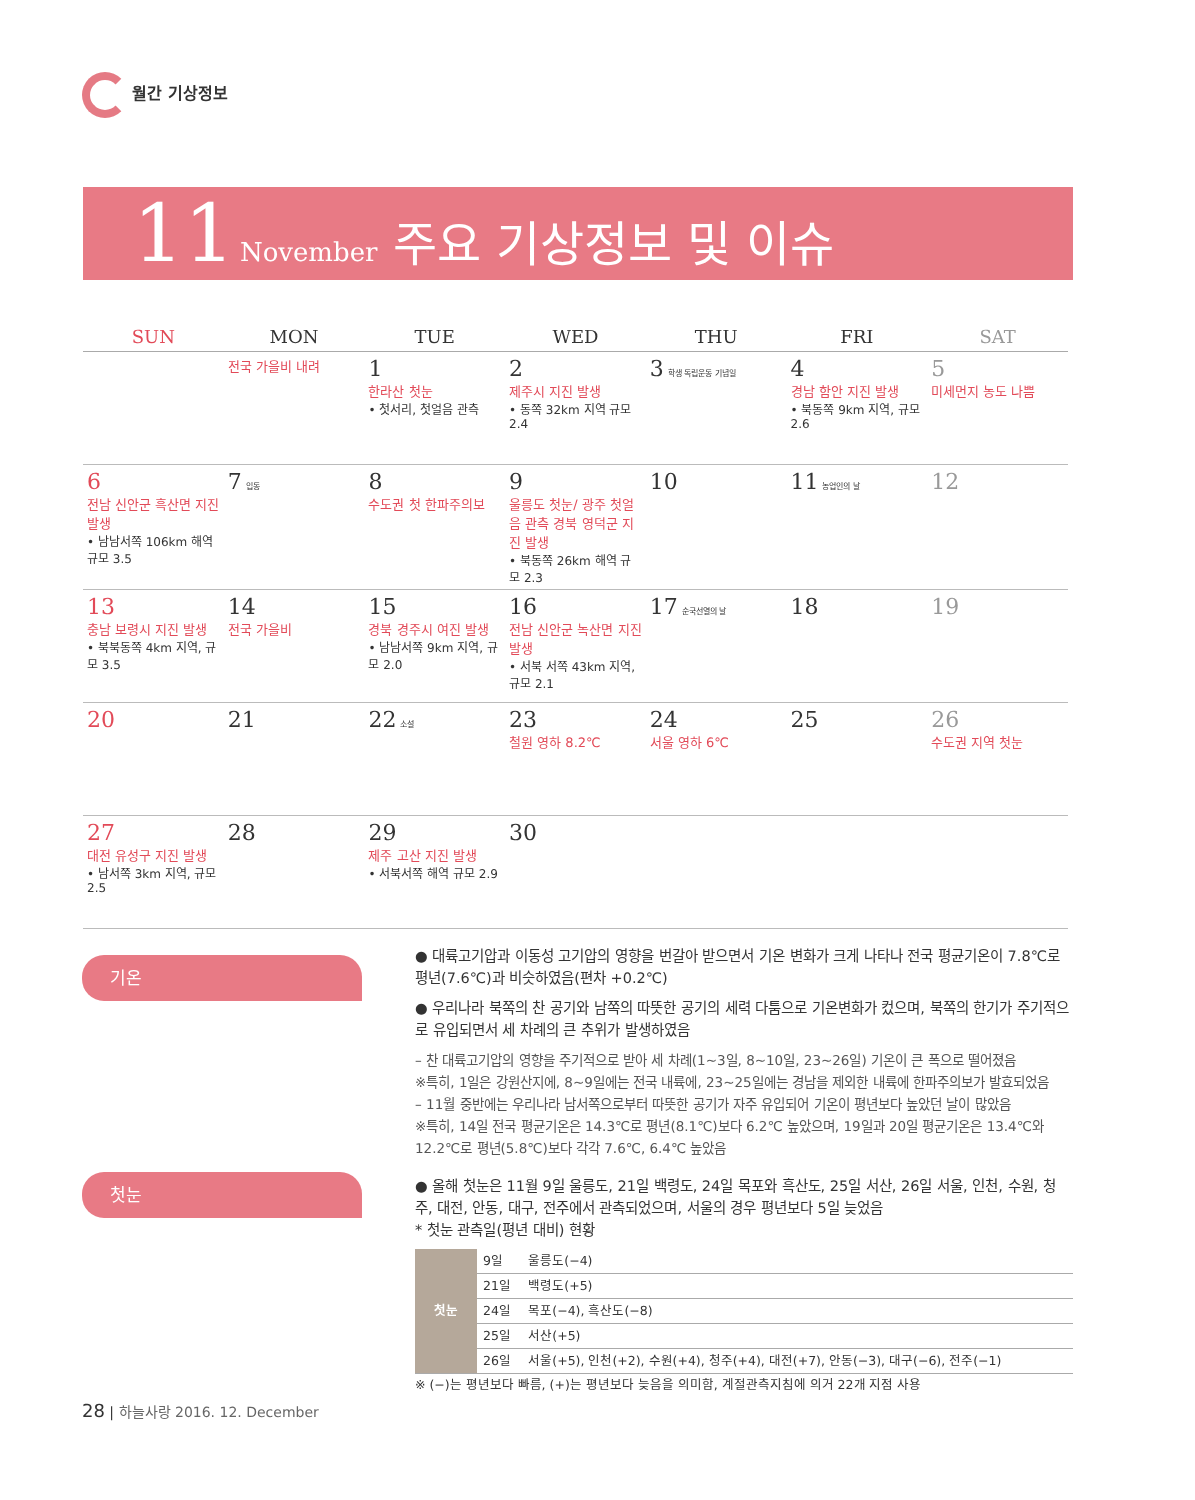월간 기상정보
11 November 주요 기상정보 및 이슈
| SUN | MON | TUE | WED | THU | FRI | SAT |
| --- | --- | --- | --- | --- | --- | --- |
| | 전국 가을비 내려 | 1 한라산 첫눈 • 첫서리, 첫얼음 관측 | 2 제주시 지진 발생 • 동쪽 32km 지역 규모 2.4 | 3 학생 독립운동 기념일 | 4 경남 함안 지진 발생 • 북동쪽 9km 지역, 규모 2.6 | 5 미세먼지 농도 나쁨 |
| 6 전남 신안군 흑산면 지진 발생 • 남남서쪽 106km 해역 규모 3.5 | 7 입동 | 8 수도권 첫 한파주의보 | 9 울릉도 첫눈/ 광주 첫얼음 관측 경북 영덕군 지진 발생 • 북동쪽 26km 해역 규모 2.3 | 10 | 11 농업인의 날 | 12 |
| 13 충남 보령시 지진 발생 • 북북동쪽 4km 지역, 규모 3.5 | 14 전국 가을비 | 15 경북 경주시 여진 발생 • 남남서쪽 9km 지역, 규모 2.0 | 16 전남 신안군 녹산면 지진 발생 • 서북 서쪽 43km 지역, 규모 2.1 | 17 순국선열의 날 | 18 | 19 |
| 20 | 21 | 22 소설 | 23 철원 영하 8.2℃ | 24 서울 영하 6℃ | 25 | 26 수도권 지역 첫눈 |
| 27 대전 유성구 지진 발생 • 남서쪽 3km 지역, 규모 2.5 | 28 | 29 제주 고산 지진 발생 • 서북서쪽 해역 규모 2.9 | 30 | | | |
기온
첫눈
● 대륙고기압과 이동성 고기압의 영향을 번갈아 받으면서 기온 변화가 크게 나타나 전국 평균기온이 7.8℃로 평년(7.6℃)과 비슷하였음(편차 +0.2℃)
● 우리나라 북쪽의 찬 공기와 남쪽의 따뜻한 공기의 세력 다툼으로 기온변화가 컸으며, 북쪽의 한기가 주기적으로 유입되면서 세 차례의 큰 추위가 발생하였음
– 찬 대륙고기압의 영향을 주기적으로 받아 세 차례(1~3일, 8~10일, 23~26일) 기온이 큰 폭으로 떨어졌음
※특히, 1일은 강원산지에, 8~9일에는 전국 내륙에, 23~25일에는 경남을 제외한 내륙에 한파주의보가 발효되었음
– 11월 중반에는 우리나라 남서쪽으로부터 따뜻한 공기가 자주 유입되어 기온이 평년보다 높았던 날이 많았음
※특히, 14일 전국 평균기온은 14.3℃로 평년(8.1℃)보다 6.2℃ 높았으며, 19일과 20일 평균기온은 13.4℃와 12.2℃로 평년(5.8℃)보다 각각 7.6℃, 6.4℃ 높았음
● 올해 첫눈은 11월 9일 울릉도, 21일 백령도, 24일 목포와 흑산도, 25일 서산, 26일 서울, 인천, 수원, 청주, 대전, 안동, 대구, 전주에서 관측되었으며, 서울의 경우 평년보다 5일 늦었음
* 첫눈 관측일(평년 대비) 현황
| 첫눈 | 9일 | 울릉도(−4) |
| | 21일 | 백령도(+5) |
| | 24일 | 목포(−4), 흑산도(−8) |
| | 25일 | 서산(+5) |
| | 26일 | 서울(+5), 인천(+2), 수원(+4), 청주(+4), 대전(+7), 안동(−3), 대구(−6), 전주(−1) |
※ (−)는 평년보다 빠름, (+)는 평년보다 늦음을 의미함, 계절관측지침에 의거 22개 지점 사용
28 | 하늘사랑 2016. 12. December